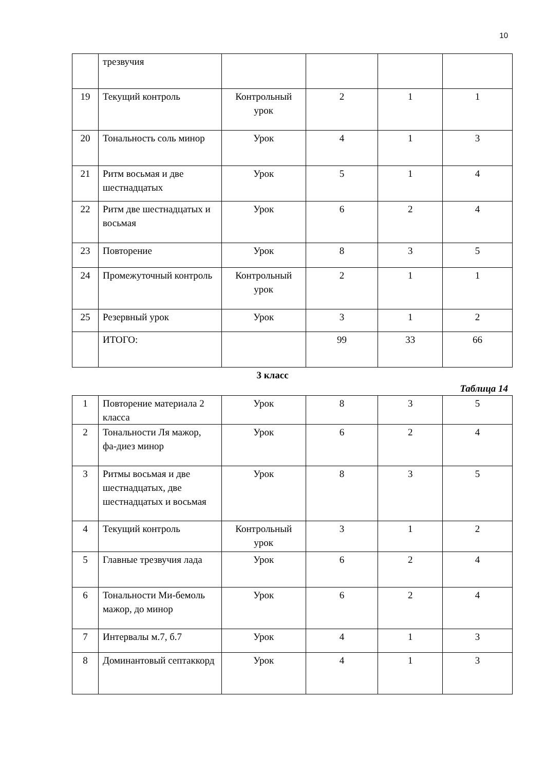10
| | трезвучия | | | | |
| 19 | Текущий контроль | Контрольный урок | 2 | 1 | 1 |
| 20 | Тональность соль минор | Урок | 4 | 1 | 3 |
| 21 | Ритм восьмая и две шестнадцатых | Урок | 5 | 1 | 4 |
| 22 | Ритм две шестнадцатых и восьмая | Урок | 6 | 2 | 4 |
| 23 | Повторение | Урок | 8 | 3 | 5 |
| 24 | Промежуточный контроль | Контрольный урок | 2 | 1 | 1 |
| 25 | Резервный урок | Урок | 3 | 1 | 2 |
| | ИТОГО: | | 99 | 33 | 66 |
3 класс
Таблица 14
| 1 | Повторение материала 2 класса | Урок | 8 | 3 | 5 |
| 2 | Тональности Ля мажор, фа-диез минор | Урок | 6 | 2 | 4 |
| 3 | Ритмы восьмая и две шестнадцатых, две шестнадцатых и восьмая | Урок | 8 | 3 | 5 |
| 4 | Текущий контроль | Контрольный урок | 3 | 1 | 2 |
| 5 | Главные трезвучия лада | Урок | 6 | 2 | 4 |
| 6 | Тональности Ми-бемоль мажор, до минор | Урок | 6 | 2 | 4 |
| 7 | Интервалы м.7, б.7 | Урок | 4 | 1 | 3 |
| 8 | Доминантовый септаккорд | Урок | 4 | 1 | 3 |